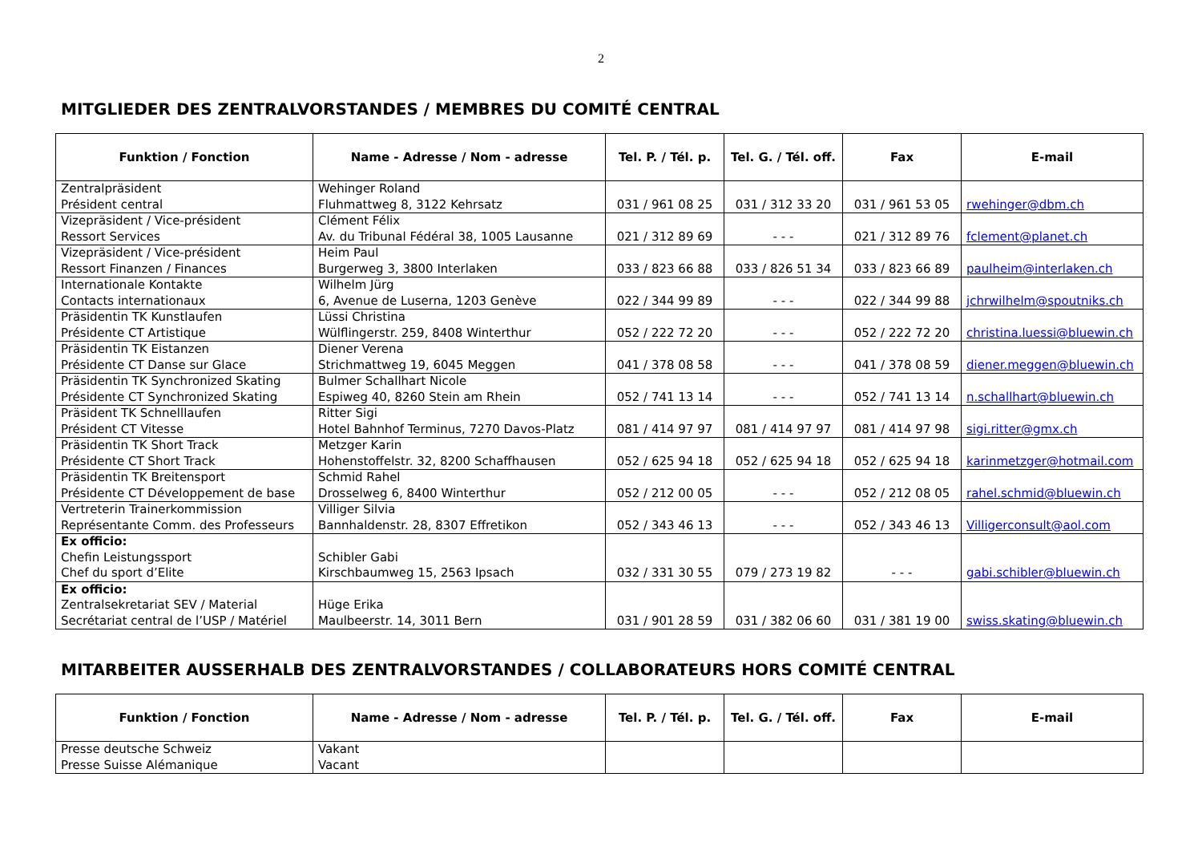2
MITGLIEDER DES ZENTRALVORSTANDES / MEMBRES DU COMITÉ CENTRAL
| Funktion / Fonction | Name - Adresse / Nom - adresse | Tel. P. / Tél. p. | Tel. G. / Tél. off. | Fax | E-mail |
| --- | --- | --- | --- | --- | --- |
| Zentralpräsident Président central | Wehinger Roland Fluhmattweg 8, 3122 Kehrsatz | 031 / 961 08 25 | 031 / 312 33 20 | 031 / 961 53 05 | rwehinger@dbm.ch |
| Vizepräsident / Vice-président Ressort Services | Clément Félix Av. du Tribunal Fédéral 38, 1005 Lausanne | 021 / 312 89 69 | - - - | 021 / 312 89 76 | fclement@planet.ch |
| Vizepräsident / Vice-président Ressort Finanzen / Finances | Heim Paul Burgerweg 3, 3800 Interlaken | 033 / 823 66 88 | 033 / 826 51 34 | 033 / 823 66 89 | paulheim@interlaken.ch |
| Internationale Kontakte Contacts internationaux | Wilhelm Jürg 6, Avenue de Luserna, 1203 Genève | 022 / 344 99 89 | - - - | 022 / 344 99 88 | jchrwilhelm@spoutniks.ch |
| Präsidentin TK Kunstlaufen Présidente CT Artistique | Lüssi Christina Wülflingerstr. 259, 8408 Winterthur | 052 / 222 72 20 | - - - | 052 / 222 72 20 | christina.luessi@bluewin.ch |
| Präsidentin TK Eistanzen Présidente CT Danse sur Glace | Diener Verena Strichmattweg 19, 6045 Meggen | 041 / 378 08 58 | - - - | 041 / 378 08 59 | diener.meggen@bluewin.ch |
| Präsidentin TK Synchronized Skating Présidente CT Synchronized Skating | Bulmer Schallhart Nicole Espiweg 40, 8260 Stein am Rhein | 052 / 741 13 14 | - - - | 052 / 741 13 14 | n.schallhart@bluewin.ch |
| Präsident TK Schnelllaufen Président CT Vitesse | Ritter Sigi Hotel Bahnhof Terminus, 7270 Davos-Platz | 081 / 414 97 97 | 081 / 414 97 97 | 081 / 414 97 98 | sigi.ritter@gmx.ch |
| Präsidentin TK Short Track Présidente CT Short Track | Metzger Karin Hohenstoffelstr. 32, 8200 Schaffhausen | 052 / 625 94 18 | 052 / 625 94 18 | 052 / 625 94 18 | karinmetzger@hotmail.com |
| Präsidentin TK Breitensport Présidente CT Développement de base | Schmid Rahel Drosselweg 6, 8400 Winterthur | 052 / 212 00 05 | - - - | 052 / 212 08 05 | rahel.schmid@bluewin.ch |
| Vertreterin Trainerkommission Représentante Comm. des Professeurs | Villiger Silvia Bannhaldenstr. 28, 8307 Effretikon | 052 / 343 46 13 | - - - | 052 / 343 46 13 | Villigerconsult@aol.com |
| Ex officio: Chefin Leistungssport Chef du sport d’Elite | Schibler Gabi Kirschbaumweg 15, 2563 Ipsach | 032 / 331 30 55 | 079 / 273 19 82 | - - - | gabi.schibler@bluewin.ch |
| Ex officio: Zentralsekretariat SEV / Material Secrétariat central de l’USP / Matériel | Hüge Erika Maulbeerstr. 14, 3011 Bern | 031 / 901 28 59 | 031 / 382 06 60 | 031 / 381 19 00 | swiss.skating@bluewin.ch |
MITARBEITER AUSSERHALB DES ZENTRALVORSTANDES / COLLABORATEURS HORS COMITÉ CENTRAL
| Funktion / Fonction | Name - Adresse / Nom - adresse | Tel. P. / Tél. p. | Tel. G. / Tél. off. | Fax | E-mail |
| --- | --- | --- | --- | --- | --- |
| Presse deutsche Schweiz Presse Suisse Alémanique | Vakant Vacant | | | | |